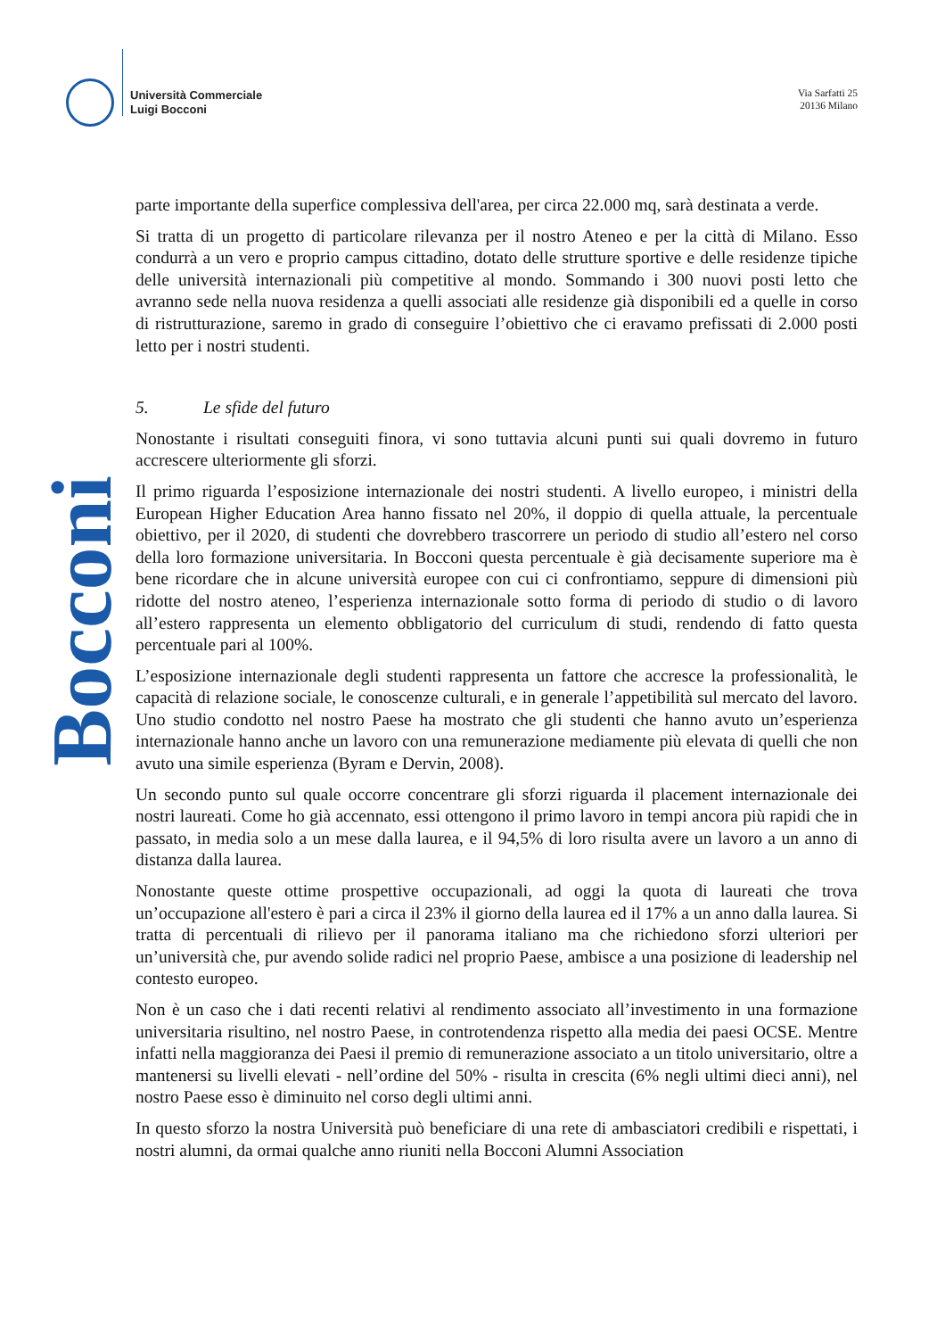Università Commerciale
Luigi Bocconi
Via Sarfatti 25
20136 Milano
Bocconi
parte importante della superfice complessiva dell'area, per circa 22.000 mq, sarà destinata a verde.
Si tratta di un progetto di particolare rilevanza per il nostro Ateneo e per la città di Milano. Esso condurrà a un vero e proprio campus cittadino, dotato delle strutture sportive e delle residenze tipiche delle università internazionali più competitive al mondo. Sommando i 300 nuovi posti letto che avranno sede nella nuova residenza a quelli associati alle residenze già disponibili ed a quelle in corso di ristrutturazione, saremo in grado di conseguire l’obiettivo che ci eravamo prefissati di 2.000 posti letto per i nostri studenti.
5. Le sfide del futuro
Nonostante i risultati conseguiti finora, vi sono tuttavia alcuni punti sui quali dovremo in futuro accrescere ulteriormente gli sforzi.
Il primo riguarda l’esposizione internazionale dei nostri studenti. A livello europeo, i ministri della European Higher Education Area hanno fissato nel 20%, il doppio di quella attuale, la percentuale obiettivo, per il 2020, di studenti che dovrebbero trascorrere un periodo di studio all’estero nel corso della loro formazione universitaria. In Bocconi questa percentuale è già decisamente superiore ma è bene ricordare che in alcune università europee con cui ci confrontiamo, seppure di dimensioni più ridotte del nostro ateneo, l’esperienza internazionale sotto forma di periodo di studio o di lavoro all’estero rappresenta un elemento obbligatorio del curriculum di studi, rendendo di fatto questa percentuale pari al 100%.
L’esposizione internazionale degli studenti rappresenta un fattore che accresce la professionalità, le capacità di relazione sociale, le conoscenze culturali, e in generale l’appetibilità sul mercato del lavoro. Uno studio condotto nel nostro Paese ha mostrato che gli studenti che hanno avuto un’esperienza internazionale hanno anche un lavoro con una remunerazione mediamente più elevata di quelli che non avuto una simile esperienza (Byram e Dervin, 2008).
Un secondo punto sul quale occorre concentrare gli sforzi riguarda il placement internazionale dei nostri laureati. Come ho già accennato, essi ottengono il primo lavoro in tempi ancora più rapidi che in passato, in media solo a un mese dalla laurea, e il 94,5% di loro risulta avere un lavoro a un anno di distanza dalla laurea.
Nonostante queste ottime prospettive occupazionali, ad oggi la quota di laureati che trova un’occupazione all'estero è pari a circa il 23% il giorno della laurea ed il 17% a un anno dalla laurea. Si tratta di percentuali di rilievo per il panorama italiano ma che richiedono sforzi ulteriori per un’università che, pur avendo solide radici nel proprio Paese, ambisce a una posizione di leadership nel contesto europeo.
Non è un caso che i dati recenti relativi al rendimento associato all’investimento in una formazione universitaria risultino, nel nostro Paese, in controtendenza rispetto alla media dei paesi OCSE. Mentre infatti nella maggioranza dei Paesi il premio di remunerazione associato a un titolo universitario, oltre a mantenersi su livelli elevati - nell’ordine del 50% - risulta in crescita (6% negli ultimi dieci anni), nel nostro Paese esso è diminuito nel corso degli ultimi anni.
In questo sforzo la nostra Università può beneficiare di una rete di ambasciatori credibili e rispettati, i nostri alumni, da ormai qualche anno riuniti nella Bocconi Alumni Association